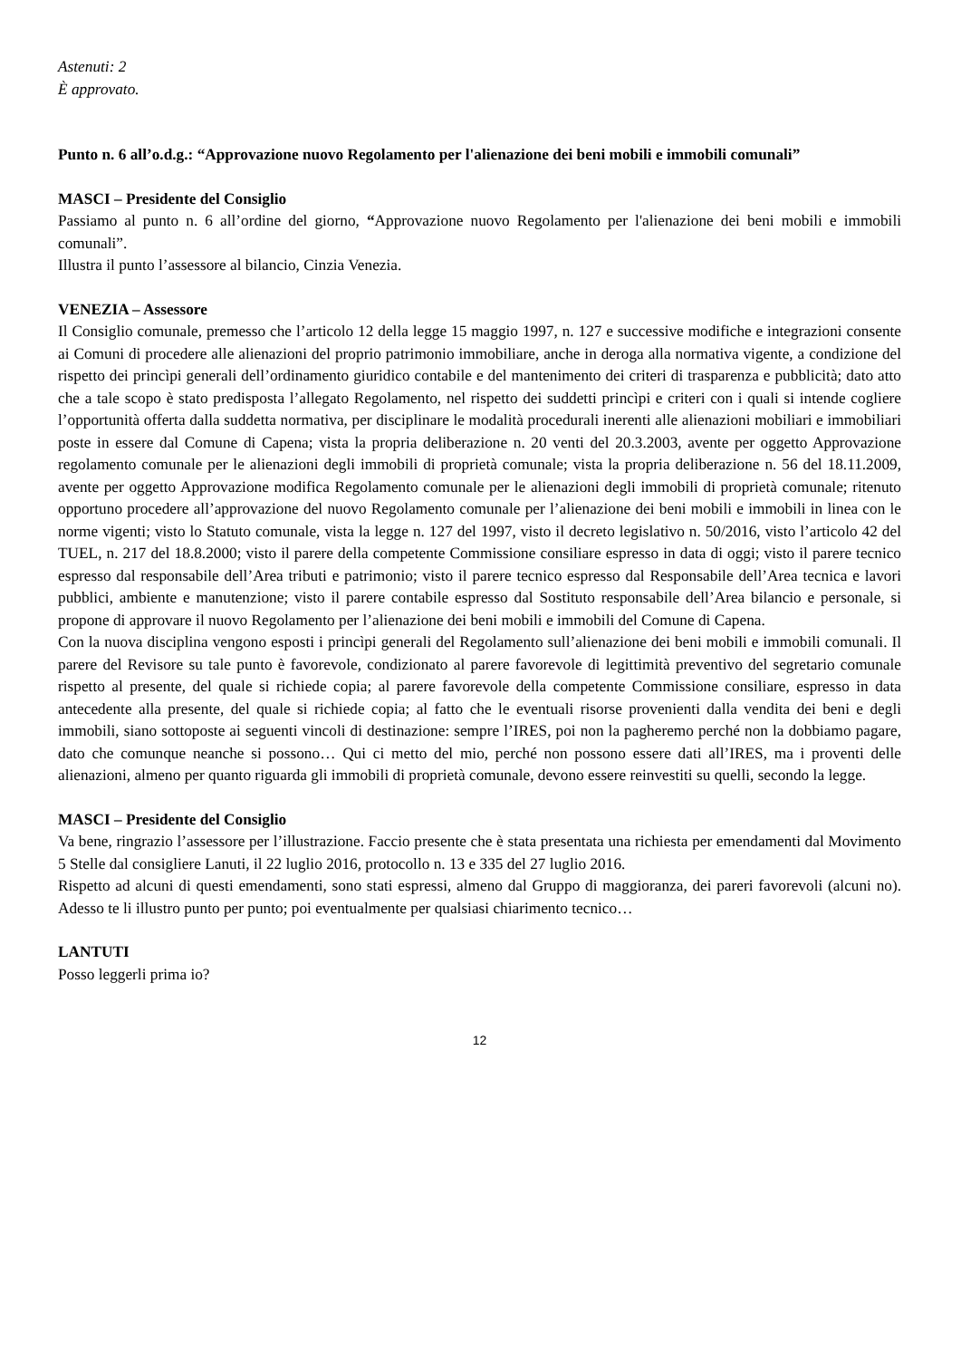Astenuti: 2
È approvato.
Punto n. 6 all’o.d.g.: “Approvazione nuovo Regolamento per l'alienazione dei beni mobili e immobili comunali”
MASCI – Presidente del Consiglio
Passiamo al punto n. 6 all’ordine del giorno, “Approvazione nuovo Regolamento per l'alienazione dei beni mobili e immobili comunali”.
Illustra il punto l’assessore al bilancio, Cinzia Venezia.
VENEZIA – Assessore
Il Consiglio comunale, premesso che l’articolo 12 della legge 15 maggio 1997, n. 127 e successive modifiche e integrazioni consente ai Comuni di procedere alle alienazioni del proprio patrimonio immobiliare, anche in deroga alla normativa vigente, a condizione del rispetto dei princìpi generali dell’ordinamento giuridico contabile e del mantenimento dei criteri di trasparenza e pubblicità; dato atto che a tale scopo è stato predisposta l’allegato Regolamento, nel rispetto dei suddetti princìpi e criteri con i quali si intende cogliere l’opportunità offerta dalla suddetta normativa, per disciplinare le modalità procedurali inerenti alle alienazioni mobiliari e immobiliari poste in essere dal Comune di Capena; vista la propria deliberazione n. 20 venti del 20.3.2003, avente per oggetto Approvazione regolamento comunale per le alienazioni degli immobili di proprietà comunale; vista la propria deliberazione n. 56 del 18.11.2009, avente per oggetto Approvazione modifica Regolamento comunale per le alienazioni degli immobili di proprietà comunale; ritenuto opportuno procedere all’approvazione del nuovo Regolamento comunale per l’alienazione dei beni mobili e immobili in linea con le norme vigenti; visto lo Statuto comunale, vista la legge n. 127 del 1997, visto il decreto legislativo n. 50/2016, visto l’articolo 42 del TUEL, n. 217 del 18.8.2000; visto il parere della competente Commissione consiliare espresso in data di oggi; visto il parere tecnico espresso dal responsabile dell’Area tributi e patrimonio; visto il parere tecnico espresso dal Responsabile dell’Area tecnica e lavori pubblici, ambiente e manutenzione; visto il parere contabile espresso dal Sostituto responsabile dell’Area bilancio e personale, si propone di approvare il nuovo Regolamento per l’alienazione dei beni mobili e immobili del Comune di Capena.
Con la nuova disciplina vengono esposti i princìpi generali del Regolamento sull’alienazione dei beni mobili e immobili comunali. Il parere del Revisore su tale punto è favorevole, condizionato al parere favorevole di legittimità preventivo del segretario comunale rispetto al presente, del quale si richiede copia; al parere favorevole della competente Commissione consiliare, espresso in data antecedente alla presente, del quale si richiede copia; al fatto che le eventuali risorse provenienti dalla vendita dei beni e degli immobili, siano sottoposte ai seguenti vincoli di destinazione: sempre l’IRES, poi non la pagheremo perché non la dobbiamo pagare, dato che comunque neanche si possono… Qui ci metto del mio, perché non possono essere dati all’IRES, ma i proventi delle alienazioni, almeno per quanto riguarda gli immobili di proprietà comunale, devono essere reinvestiti su quelli, secondo la legge.
MASCI – Presidente del Consiglio
Va bene, ringrazio l’assessore per l’illustrazione. Faccio presente che è stata presentata una richiesta per emendamenti dal Movimento 5 Stelle dal consigliere Lanuti, il 22 luglio 2016, protocollo n. 13 e 335 del 27 luglio 2016.
Rispetto ad alcuni di questi emendamenti, sono stati espressi, almeno dal Gruppo di maggioranza, dei pareri favorevoli (alcuni no). Adesso te li illustro punto per punto; poi eventualmente per qualsiasi chiarimento tecnico…
LANTUTI
Posso leggerli prima io?
12